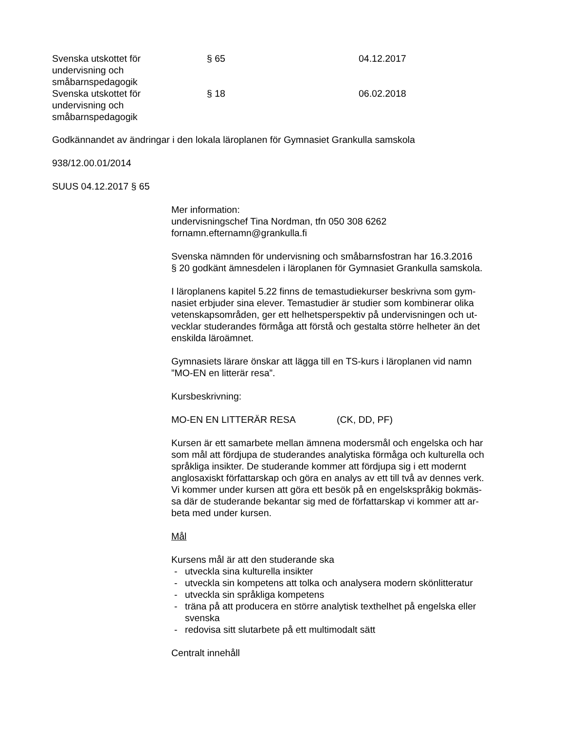Svenska utskottet för
undervisning och
småbarnspedagogik
§ 65 04.12.2017
Svenska utskottet för
undervisning och
småbarnspedagogik
§ 18 06.02.2018
Godkännandet av ändringar i den lokala läroplanen för Gymnasiet Grankulla samskola
938/12.00.01/2014
SUUS 04.12.2017 § 65
Mer information:
undervisningschef Tina Nordman, tfn 050 308 6262
fornamn.efternamn@grankulla.fi
Svenska nämnden för undervisning och småbarnsfostran har 16.3.2016
§ 20 godkänt ämnesdelen i läroplanen för Gymnasiet Grankulla samskola.
I läroplanens kapitel 5.22 finns de temastudiekurser beskrivna som gym-
nasiet erbjuder sina elever. Temastudier är studier som kombinerar olika
vetenskapsområden, ger ett helhetsperspektiv på undervisningen och ut-
vecklar studerandes förmåga att förstå och gestalta större helheter än det
enskilda läroämnet.
Gymnasiets lärare önskar att lägga till en TS-kurs i läroplanen vid namn
”MO-EN en litterär resa”.
Kursbeskrivning:
MO-EN EN LITTERÄR RESA (CK, DD, PF)
Kursen är ett samarbete mellan ämnena modersmål och engelska och har
som mål att fördjupa de studerandes analytiska förmåga och kulturella och
språkliga insikter. De studerande kommer att fördjupa sig i ett modernt
anglosaxiskt författarskap och göra en analys av ett till två av dennes verk.
Vi kommer under kursen att göra ett besök på en engelskspråkig bokmäs-
sa där de studerande bekantar sig med de författarskap vi kommer att ar-
beta med under kursen.
Mål
Kursens mål är att den studerande ska
- utveckla sina kulturella insikter
- utveckla sin kompetens att tolka och analysera modern skönlitteratur
- utveckla sin språkliga kompetens
- träna på att producera en större analytisk texthelhet på engelska eller
svenska
- redovisa sitt slutarbete på ett multimodalt sätt
Centralt innehåll